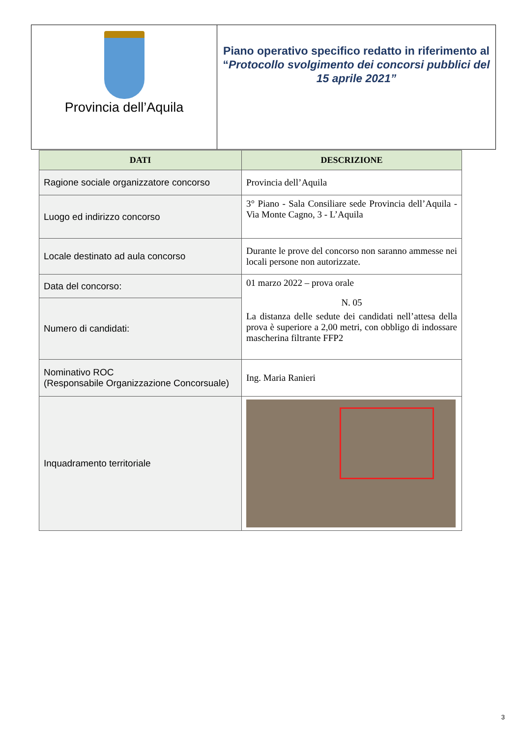Provincia dell’Aquila
Piano operativo specifico redatto in riferimento al “Protocollo svolgimento dei concorsi pubblici del 15 aprile 2021”
| DATI | DESCRIZIONE |
| --- | --- |
| Ragione sociale organizzatore concorso | Provincia dell’Aquila |
| Luogo ed indirizzo concorso | 3° Piano - Sala Consiliare sede Provincia dell’Aquila - Via Monte Cagno, 3 - L’Aquila |
| Locale destinato ad aula concorso | Durante le prove del concorso non saranno ammesse nei locali persone non autorizzate. |
| Data del concorso: | 01 marzo 2022 – prova orale N. 05 La distanza delle sedute dei candidati nell’attesa della prova è superiore a 2,00 metri, con obbligo di indossare mascherina filtrante FFP2 |
| Numero di candidati: | |
| Nominativo ROC (Responsabile Organizzazione Concorsuale) | Ing. Maria Ranieri |
| Inquadramento territoriale | |
3